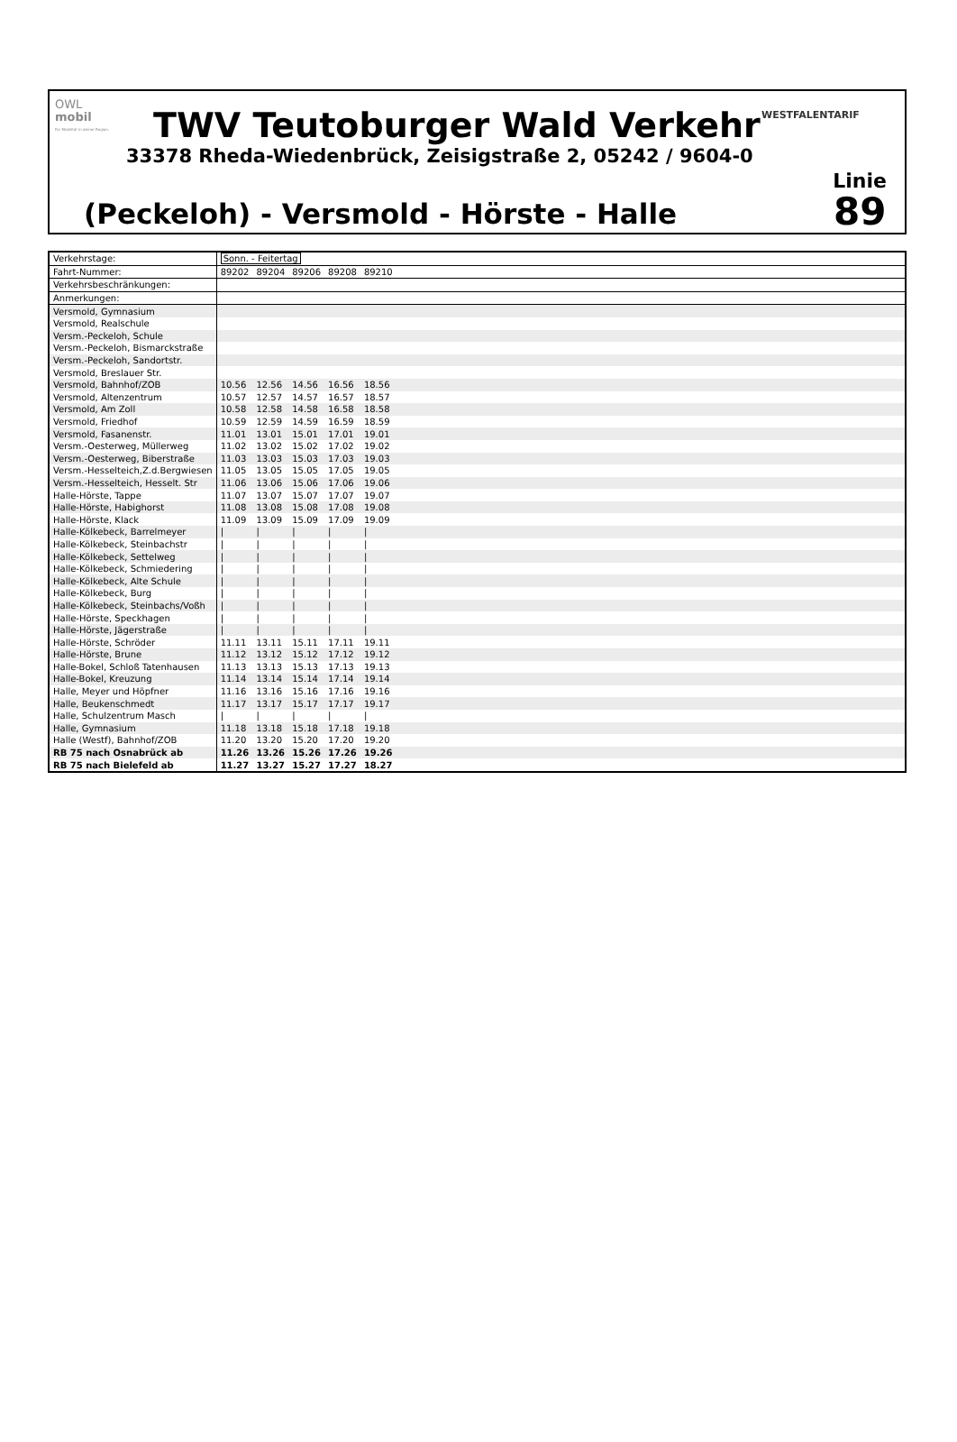OWL
mobil
Für Mobilität in deiner Region.
TWV Teutoburger Wald Verkehr WESTFALENTARIF
33378 Rheda-Wiedenbrück, Zeisigstraße 2, 05242 / 9604-0
(Peckeloh) - Versmold - Hörste - Halle
Linie
89
| Verkehrstage: | Sonn. - Feitertag | | | | | |
| Fahrt-Nummer: | 89202 | 89204 | 89206 | 89208 | 89210 | |
| Verkehrsbeschränkungen: | | | | | | |
| Anmerkungen: | | | | | | |
| Versmold, Gymnasium | | | | | | |
| Versmold, Realschule | | | | | | |
| Versm.-Peckeloh, Schule | | | | | | |
| Versm.-Peckeloh, Bismarckstraße | | | | | | |
| Versm.-Peckeloh, Sandortstr. | | | | | | |
| Versmold, Breslauer Str. | | | | | | |
| Versmold, Bahnhof/ZOB | 10.56 | 12.56 | 14.56 | 16.56 | 18.56 | |
| Versmold, Altenzentrum | 10.57 | 12.57 | 14.57 | 16.57 | 18.57 | |
| Versmold, Am Zoll | 10.58 | 12.58 | 14.58 | 16.58 | 18.58 | |
| Versmold, Friedhof | 10.59 | 12.59 | 14.59 | 16.59 | 18.59 | |
| Versmold, Fasanenstr. | 11.01 | 13.01 | 15.01 | 17.01 | 19.01 | |
| Versm.-Oesterweg, Müllerweg | 11.02 | 13.02 | 15.02 | 17.02 | 19.02 | |
| Versm.-Oesterweg, Biberstraße | 11.03 | 13.03 | 15.03 | 17.03 | 19.03 | |
| Versm.-Hesselteich,Z.d.Bergwiesen | 11.05 | 13.05 | 15.05 | 17.05 | 19.05 | |
| Versm.-Hesselteich, Hesselt. Str | 11.06 | 13.06 | 15.06 | 17.06 | 19.06 | |
| Halle-Hörste, Tappe | 11.07 | 13.07 | 15.07 | 17.07 | 19.07 | |
| Halle-Hörste, Habighorst | 11.08 | 13.08 | 15.08 | 17.08 | 19.08 | |
| Halle-Hörste, Klack | 11.09 | 13.09 | 15.09 | 17.09 | 19.09 | |
| Halle-Kölkebeck, Barrelmeyer | / | / | / | / | / | |
| Halle-Kölkebeck, Steinbachstr | / | / | / | / | / | |
| Halle-Kölkebeck, Settelweg | / | / | / | / | / | |
| Halle-Kölkebeck, Schmiedering | / | / | / | / | / | |
| Halle-Kölkebeck, Alte Schule | / | / | / | / | / | |
| Halle-Kölkebeck, Burg | / | / | / | / | / | |
| Halle-Kölkebeck, Steinbachs/Voßh | / | / | / | / | / | |
| Halle-Hörste, Speckhagen | / | / | / | / | / | |
| Halle-Hörste, Jägerstraße | / | / | / | / | / | |
| Halle-Hörste, Schröder | 11.11 | 13.11 | 15.11 | 17.11 | 19.11 | |
| Halle-Hörste, Brune | 11.12 | 13.12 | 15.12 | 17.12 | 19.12 | |
| Halle-Bokel, Schloß Tatenhausen | 11.13 | 13.13 | 15.13 | 17.13 | 19.13 | |
| Halle-Bokel, Kreuzung | 11.14 | 13.14 | 15.14 | 17.14 | 19.14 | |
| Halle, Meyer und Höpfner | 11.16 | 13.16 | 15.16 | 17.16 | 19.16 | |
| Halle, Beukenschmedt | 11.17 | 13.17 | 15.17 | 17.17 | 19.17 | |
| Halle, Schulzentrum Masch | / | / | / | / | / | |
| Halle, Gymnasium | 11.18 | 13.18 | 15.18 | 17.18 | 19.18 | |
| Halle (Westf), Bahnhof/ZOB | 11.20 | 13.20 | 15.20 | 17.20 | 19.20 | |
| RB 75 nach Osnabrück ab | 11.26 | 13.26 | 15.26 | 17.26 | 19.26 | |
| RB 75 nach Bielefeld ab | 11.27 | 13.27 | 15.27 | 17.27 | 18.27 | |